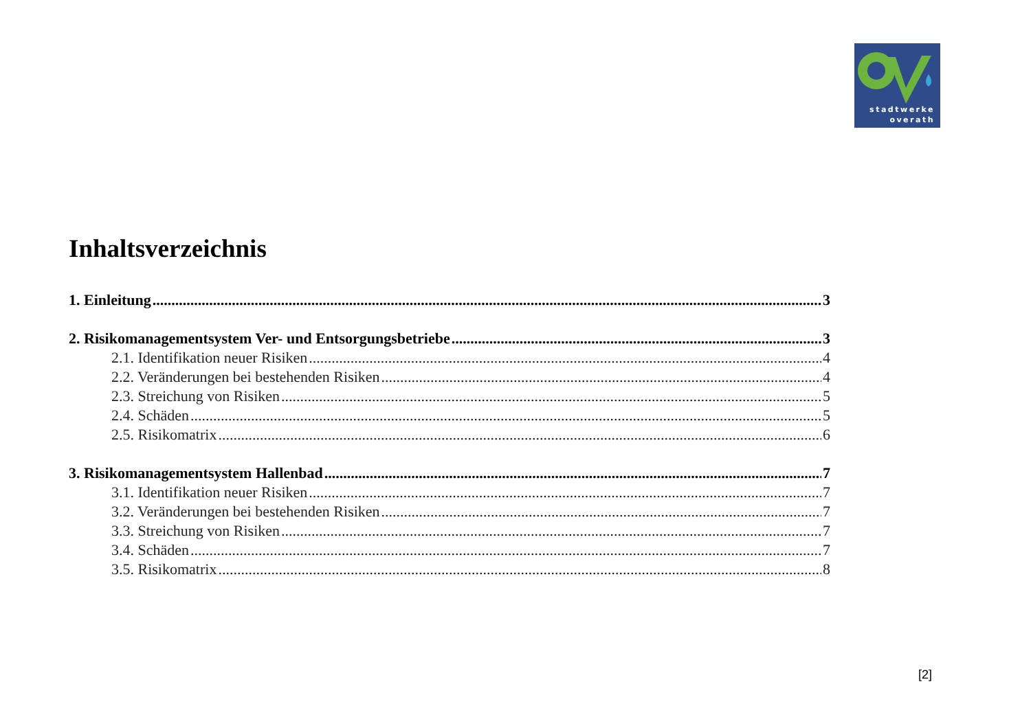stadtwerke
overath
Inhaltsverzeichnis
1. Einleitung 3
2. Risikomanagementsystem Ver- und Entsorgungsbetriebe 3
2.1. Identifikation neuer Risiken 4
2.2. Veränderungen bei bestehenden Risiken 4
2.3. Streichung von Risiken 5
2.4. Schäden 5
2.5. Risikomatrix 6
3. Risikomanagementsystem Hallenbad 7
3.1. Identifikation neuer Risiken 7
3.2. Veränderungen bei bestehenden Risiken 7
3.3. Streichung von Risiken 7
3.4. Schäden 7
3.5. Risikomatrix 8
[2]